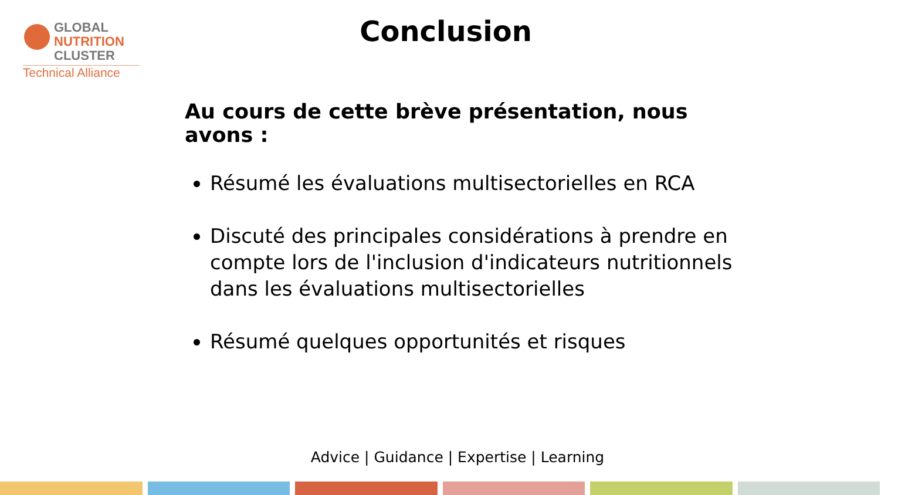GLOBAL
NUTRITION
CLUSTER
Technical Alliance
Conclusion
Au cours de cette brève présentation, nous avons :
Résumé les évaluations multisectorielles en RCA
Discuté des principales considérations à prendre en compte lors de l'inclusion d'indicateurs nutritionnels dans les évaluations multisectorielles
Résumé quelques opportunités et risques
Advice | Guidance | Expertise | Learning